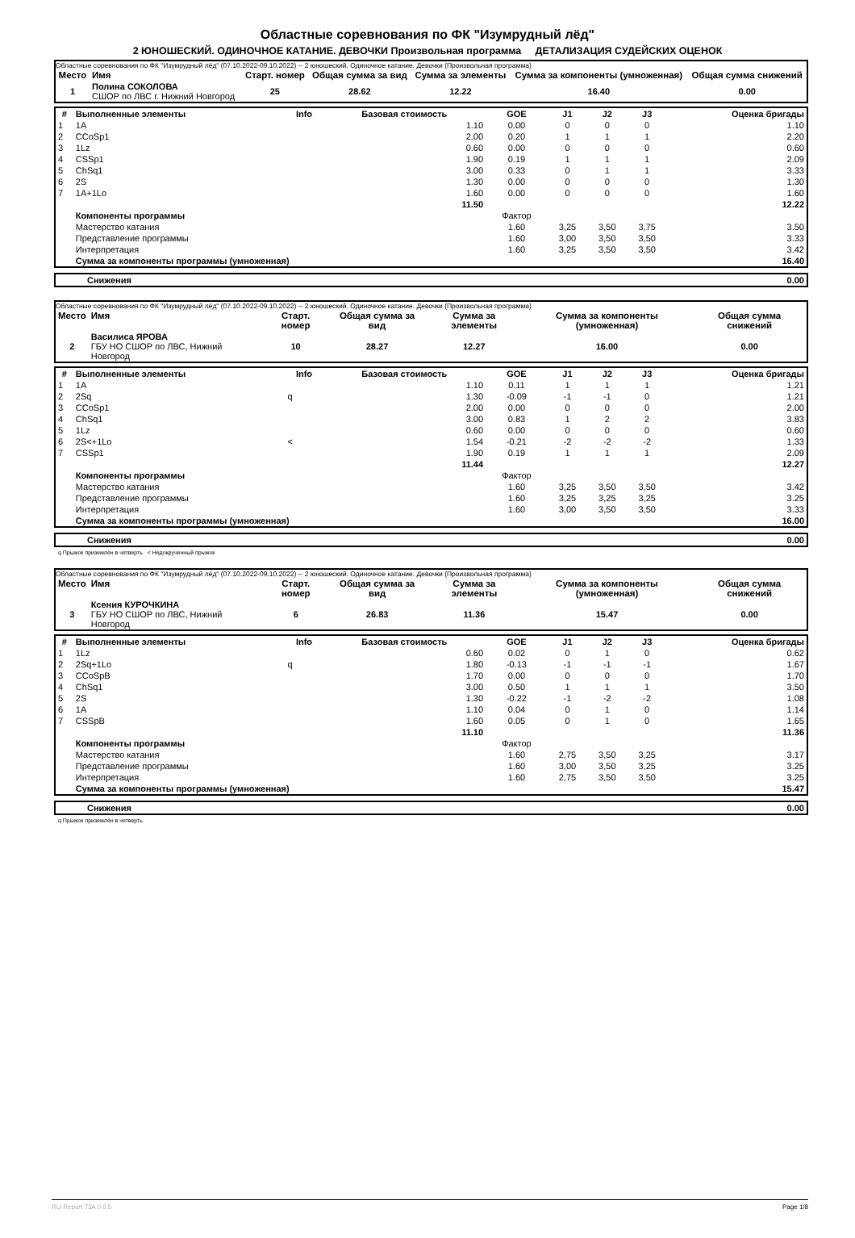Областные соревнования по ФК "Изумрудный лёд"
2 ЮНОШЕСКИЙ. ОДИНОЧНОЕ КАТАНИЕ. ДЕВОЧКИ Произвольная программа ДЕТАЛИЗАЦИЯ СУДЕЙСКИХ ОЦЕНОК
Областные соревнования по ФК "Изумрудный лёд" (07.10.2022-09.10.2022) -- 2 юношеский. Одиночное катание. Девочки (Произвольная программа)
| Место | Имя | Старт. номер | Общая сумма за вид | Сумма за элементы | Сумма за компоненты (умноженная) | Общая сумма снижений |
| --- | --- | --- | --- | --- | --- | --- |
| 1 | Полина СОКОЛОВА СШОР по ЛВС г. Нижний Новгород | 25 | 28.62 | 12.22 | 16.40 | 0.00 |
| # | Выполненные элементы | Info | Базовая стоимость | GOE | J1 | J2 | J3 | Оценка бригады |
| --- | --- | --- | --- | --- | --- | --- | --- | --- |
| 1 | 1A | | 1.10 | 0.00 | 0 | 0 | 0 | 1.10 |
| 2 | CCoSp1 | | 2.00 | 0.20 | 1 | 1 | 1 | 2.20 |
| 3 | 1Lz | | 0.60 | 0.00 | 0 | 0 | 0 | 0.60 |
| 4 | CSSp1 | | 1.90 | 0.19 | 1 | 1 | 1 | 2.09 |
| 5 | ChSq1 | | 3.00 | 0.33 | 0 | 1 | 1 | 3.33 |
| 6 | 2S | | 1.30 | 0.00 | 0 | 0 | 0 | 1.30 |
| 7 | 1A+1Lo | | 1.60 | 0.00 | 0 | 0 | 0 | 1.60 |
| | | | 11.50 | | | | | 12.22 |
| | Компоненты программы | | | Фактор | | | | |
| | Мастерство катания | | | 1.60 | 3,25 | 3,50 | 3,75 | 3.50 |
| | Представление программы | | | 1.60 | 3,00 | 3,50 | 3,50 | 3.33 |
| | Интерпретация | | | 1.60 | 3,25 | 3,50 | 3,50 | 3.42 |
| | Сумма за компоненты программы (умноженная) | | | | | | | 16.40 |
| | Снижения | 0.00 |
Областные соревнования по ФК "Изумрудный лёд" (07.10.2022-09.10.2022) -- 2 юношеский. Одиночное катание. Девочки (Произвольная программа)
| Место | Имя | Старт. номер | Общая сумма за вид | Сумма за элементы | Сумма за компоненты (умноженная) | Общая сумма снижений |
| --- | --- | --- | --- | --- | --- | --- |
| 2 | Василиса ЯРОВА ГБУ НО СШОР по ЛВС, Нижний Новгород | 10 | 28.27 | 12.27 | 16.00 | 0.00 |
| # | Выполненные элементы | Info | Базовая стоимость | GOE | J1 | J2 | J3 | Оценка бригады |
| --- | --- | --- | --- | --- | --- | --- | --- | --- |
| 1 | 1A | | 1.10 | 0.11 | 1 | 1 | 1 | 1.21 |
| 2 | 2Sq | q | 1.30 | -0.09 | -1 | -1 | 0 | 1.21 |
| 3 | CCoSp1 | | 2.00 | 0.00 | 0 | 0 | 0 | 2.00 |
| 4 | ChSq1 | | 3.00 | 0.83 | 1 | 2 | 2 | 3.83 |
| 5 | 1Lz | | 0.60 | 0.00 | 0 | 0 | 0 | 0.60 |
| 6 | 2S<+1Lo | < | 1.54 | -0.21 | -2 | -2 | -2 | 1.33 |
| 7 | CSSp1 | | 1.90 | 0.19 | 1 | 1 | 1 | 2.09 |
| | | | 11.44 | | | | | 12.27 |
| | Компоненты программы | | | Фактор | | | | |
| | Мастерство катания | | | 1.60 | 3,25 | 3,50 | 3,50 | 3.42 |
| | Представление программы | | | 1.60 | 3,25 | 3,25 | 3,25 | 3.25 |
| | Интерпретация | | | 1.60 | 3,00 | 3,50 | 3,50 | 3.33 |
| | Сумма за компоненты программы (умноженная) | | | | | | | 16.00 |
| | Снижения | 0.00 |
q Прыжок приземлён в четверть < Недокрученный прыжок
Областные соревнования по ФК "Изумрудный лёд" (07.10.2022-09.10.2022) -- 2 юношеский. Одиночное катание. Девочки (Произвольная программа)
| Место | Имя | Старт. номер | Общая сумма за вид | Сумма за элементы | Сумма за компоненты (умноженная) | Общая сумма снижений |
| --- | --- | --- | --- | --- | --- | --- |
| 3 | Ксения КУРОЧКИНА ГБУ НО СШОР по ЛВС, Нижний Новгород | 6 | 26.83 | 11.36 | 15.47 | 0.00 |
| # | Выполненные элементы | Info | Базовая стоимость | GOE | J1 | J2 | J3 | Оценка бригады |
| --- | --- | --- | --- | --- | --- | --- | --- | --- |
| 1 | 1Lz | | 0.60 | 0.02 | 0 | 1 | 0 | 0.62 |
| 2 | 2Sq+1Lo | q | 1.80 | -0.13 | -1 | -1 | -1 | 1.67 |
| 3 | CCoSpB | | 1.70 | 0.00 | 0 | 0 | 0 | 1.70 |
| 4 | ChSq1 | | 3.00 | 0.50 | 1 | 1 | 1 | 3.50 |
| 5 | 2S | | 1.30 | -0.22 | -1 | -2 | -2 | 1.08 |
| 6 | 1A | | 1.10 | 0.04 | 0 | 1 | 0 | 1.14 |
| 7 | CSSpB | | 1.60 | 0.05 | 0 | 1 | 0 | 1.65 |
| | | | 11.10 | | | | | 11.36 |
| | Компоненты программы | | | Фактор | | | | |
| | Мастерство катания | | | 1.60 | 2,75 | 3,50 | 3,25 | 3.17 |
| | Представление программы | | | 1.60 | 3,00 | 3,50 | 3,25 | 3.25 |
| | Интерпретация | | | 1.60 | 2,75 | 3,50 | 3,50 | 3.25 |
| | Сумма за компоненты программы (умноженная) | | | | | | | 15.47 |
| | Снижения | 0.00 |
q Прыжок приземлён в четверть
RU-Report 73A 0.0.5 Page 1/8